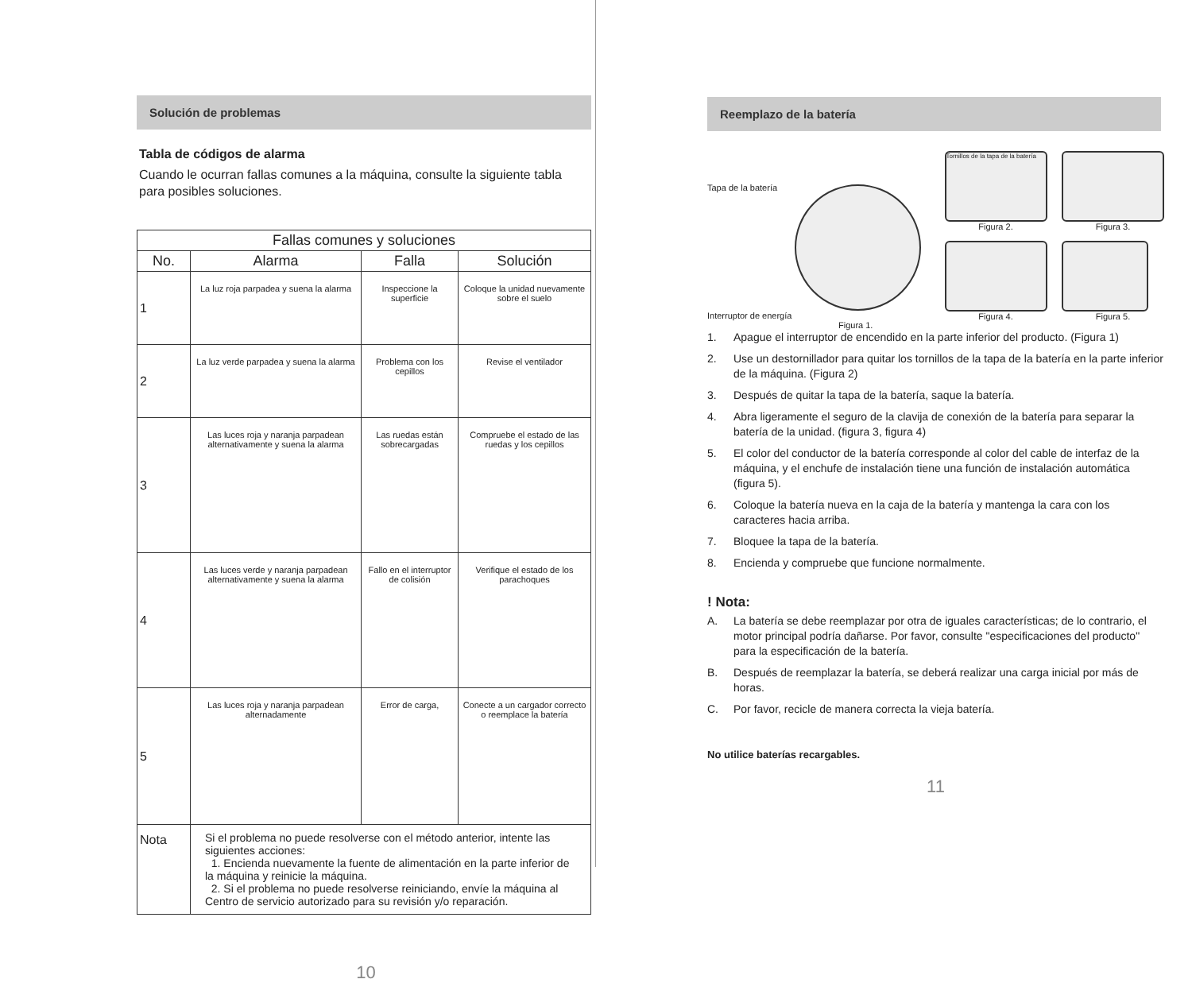Solución de problemas
Tabla de códigos de alarma
Cuando le ocurran fallas comunes a la máquina, consulte la siguiente tabla para posibles soluciones.
| Fallas comunes y soluciones | | | |
| --- | --- | --- | --- |
| No. | Alarma | Falla | Solución |
| 1 | La luz roja parpadea y suena la alarma | Inspeccione la superficie | Coloque la unidad nuevamente sobre el suelo |
| 2 | La luz verde parpadea y suena la alarma | Problema con los cepillos | Revise el ventilador |
| 3 | Las luces roja y naranja parpadean alternativamente y suena la alarma | Las ruedas están sobrecargadas | Compruebe el estado de las ruedas y los cepillos |
| 4 | Las luces verde y naranja parpadean alternativamente y suena la alarma | Fallo en el interruptor de colisión | Verifique el estado de los parachoques |
| 5 | Las luces roja y naranja parpadean alternadamente | Error de carga, | Conecte a un cargador correcto o reemplace la batería |
| Nota | Si el problema no puede resolverse con el método anterior, intente las siguientes acciones: 1. Encienda nuevamente la fuente de alimentación en la parte inferior de la máquina y reinicie la máquina. 2. Si el problema no puede resolverse reiniciando, envíe la máquina al Centro de servicio autorizado para su revisión y/o reparación. | | |
10
Reemplazo de la batería
Tapa de la batería
Interruptor de energía
Figura 1.
Tornillos de la tapa de la batería
Figura 2.
Figura 4.
Figura 3.
Figura 5.
1. Apague el interruptor de encendido en la parte inferior del producto. (Figura 1)
2. Use un destornillador para quitar los tornillos de la tapa de la batería en la parte inferior de la máquina. (Figura 2)
3. Después de quitar la tapa de la batería, saque la batería.
4. Abra ligeramente el seguro de la clavija de conexión de la batería para separar la batería de la unidad. (figura 3, figura 4)
5. El color del conductor de la batería corresponde al color del cable de interfaz de la máquina, y el enchufe de instalación tiene una función de instalación automática (figura 5).
6. Coloque la batería nueva en la caja de la batería y mantenga la cara con los caracteres hacia arriba.
7. Bloquee la tapa de la batería.
8. Encienda y compruebe que funcione normalmente.
! Nota:
A. La batería se debe reemplazar por otra de iguales características; de lo contrario, el motor principal podría dañarse. Por favor, consulte "especificaciones del producto" para la especificación de la batería.
B. Después de reemplazar la batería, se deberá realizar una carga inicial por más de horas.
C. Por favor, recicle de manera correcta la vieja batería.
No utilice baterías recargables.
11